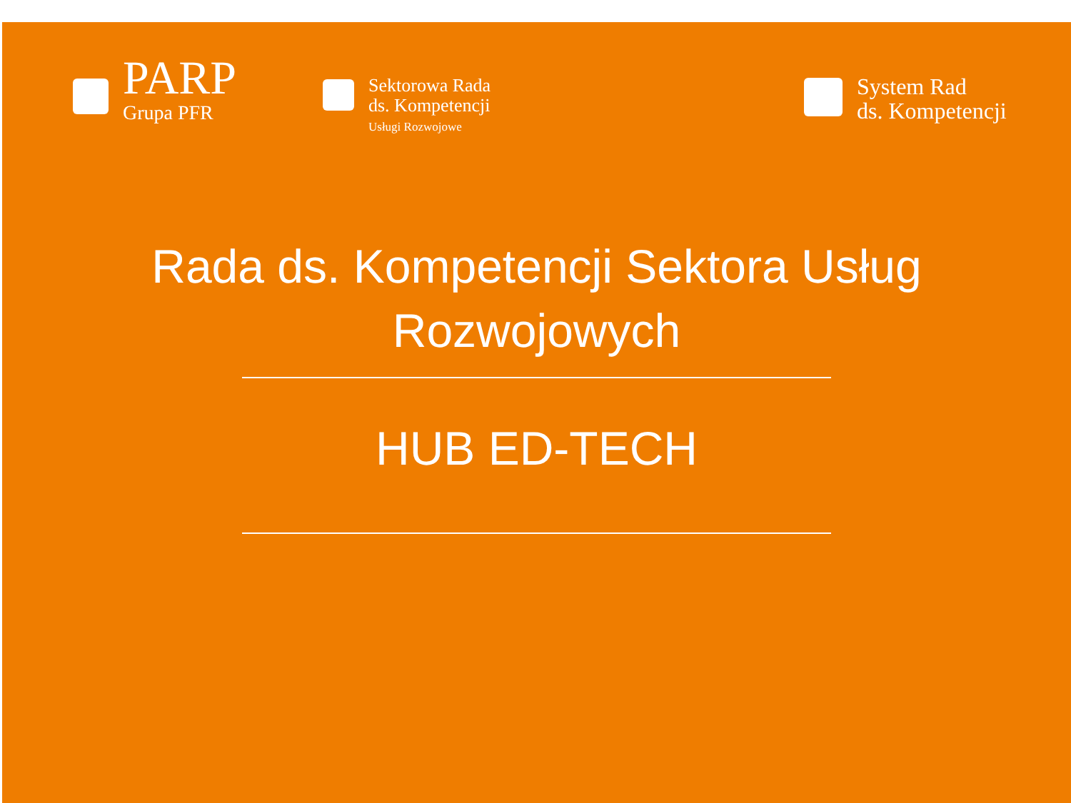PARP
Grupa PFR
Sektorowa Rada
ds. Kompetencji
Usługi Rozwojowe
System Rad
ds. Kompetencji
Rada ds. Kompetencji Sektora Usług
Rozwojowych
HUB ED-TECH